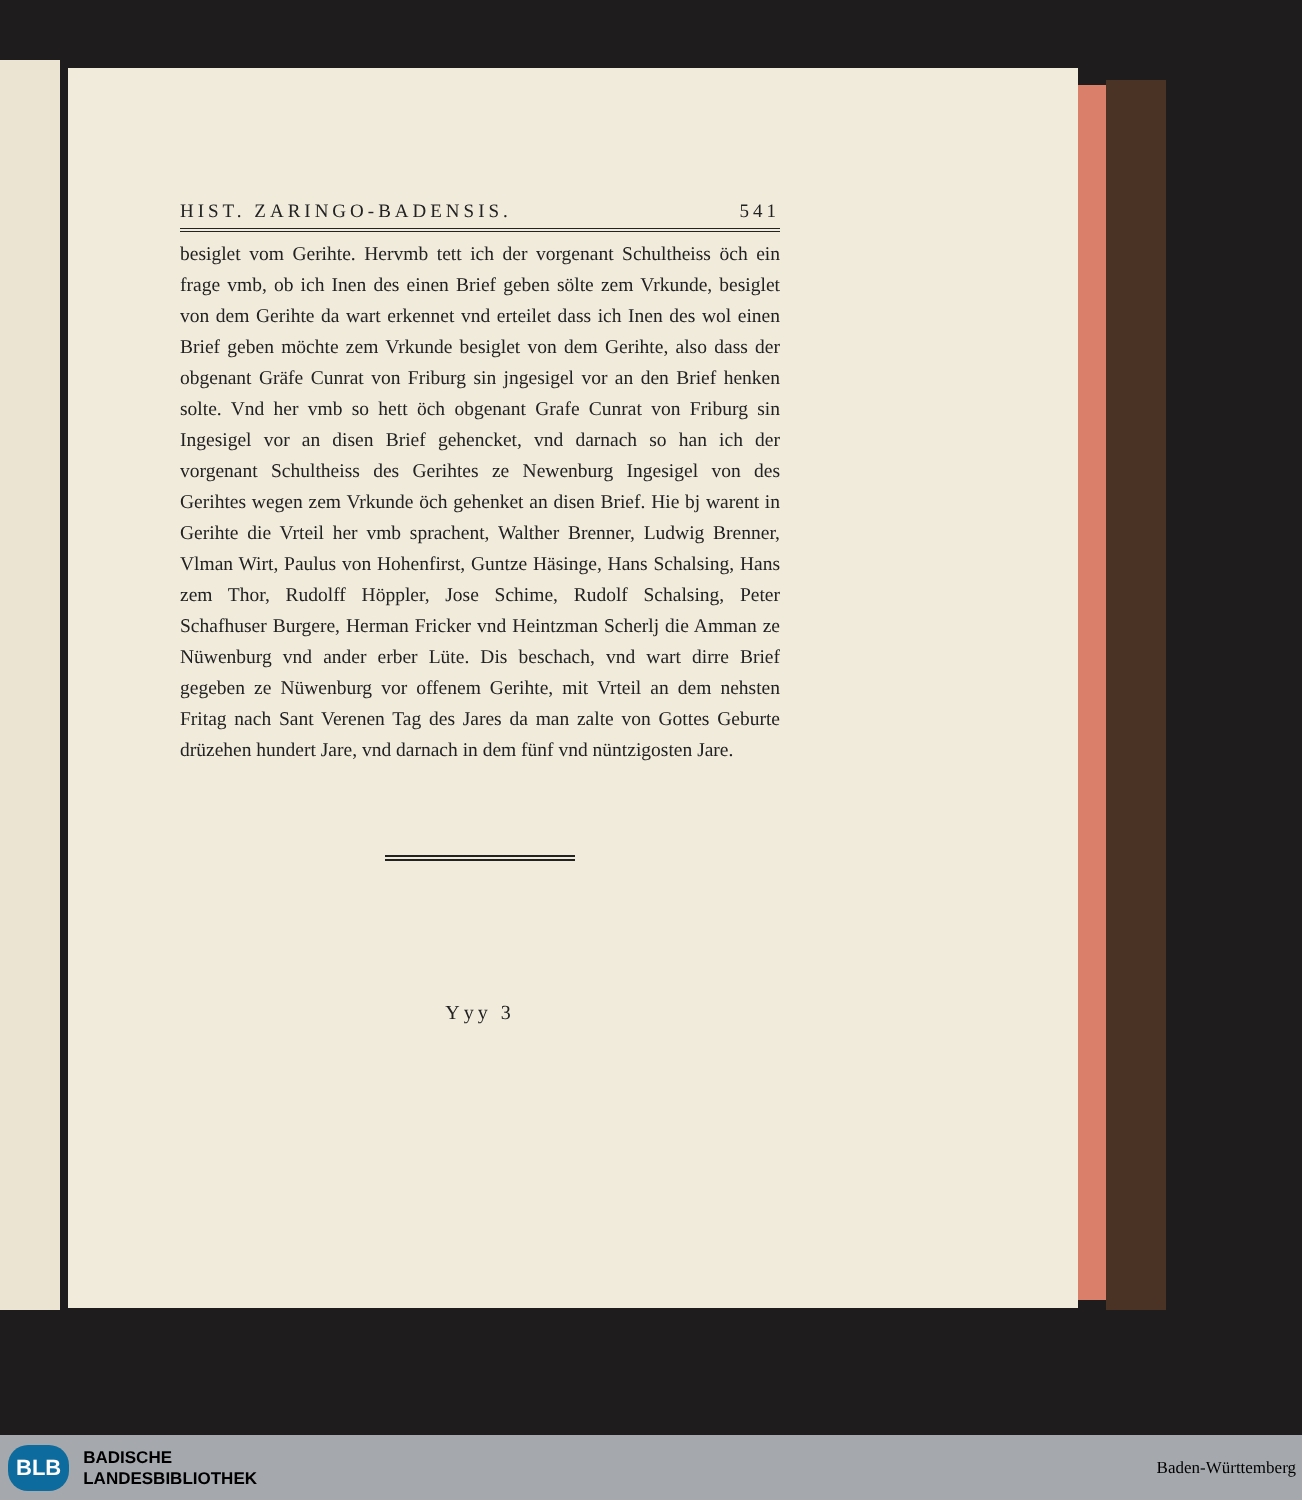HIST. ZARINGO-BADENSIS. 541
besiglet vom Gerihte. Hervmb tett ich der vorgenant Schultheiss öch ein frage vmb, ob ich Inen des einen Brief geben sölte zem Vrkunde, besiglet von dem Gerihte da wart erkennet vnd erteilet dass ich Inen des wol einen Brief geben möchte zem Vrkunde besiglet von dem Gerihte, also dass der obgenant Gräfe Cunrat von Friburg sin jngesigel vor an den Brief henken solte. Vnd her vmb so hett öch obgenant Grafe Cunrat von Friburg sin Ingesigel vor an disen Brief gehencket, vnd darnach so han ich der vorgenant Schultheiss des Gerihtes ze Newenburg Ingesigel von des Gerihtes wegen zem Vrkunde öch gehenket an disen Brief. Hie bj warent in Gerihte die Vrteil her vmb sprachent, Walther Brenner, Ludwig Brenner, Vlman Wirt, Paulus von Hohenfirst, Guntze Häsinge, Hans Schalsing, Hans zem Thor, Rudolff Höppler, Jose Schime, Rudolf Schalsing, Peter Schafhuser Burgere, Herman Fricker vnd Heintzman Scherlj die Amman ze Nüwenburg vnd ander erber Lüte. Dis beschach, vnd wart dirre Brief gegeben ze Nüwenburg vor offenem Gerihte, mit Vrteil an dem nehsten Fritag nach Sant Verenen Tag des Jares da man zalte von Gottes Geburte drüzehen hundert Jare, vnd darnach in dem fünf vnd nüntzigosten Jare.
Yyy 3
BLB
BADISCHE
LANDESBIBLIOTHEK
Baden-Württemberg